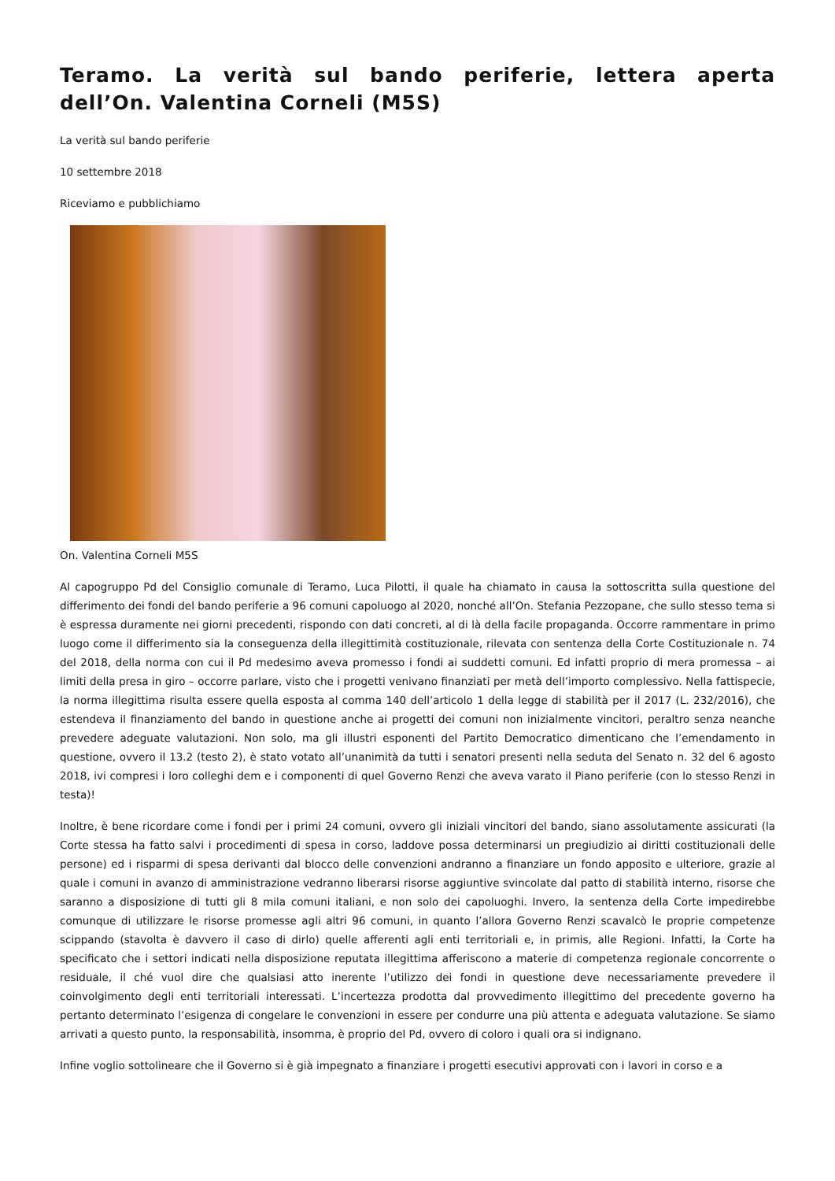Teramo. La verità sul bando periferie, lettera aperta dell’On. Valentina Corneli (M5S)
La verità sul bando periferie
10 settembre 2018
Riceviamo e pubblichiamo
On. Valentina Corneli M5S
Al capogruppo Pd del Consiglio comunale di Teramo, Luca Pilotti, il quale ha chiamato in causa la sottoscritta sulla questione del differimento dei fondi del bando periferie a 96 comuni capoluogo al 2020, nonché all’On. Stefania Pezzopane, che sullo stesso tema si è espressa duramente nei giorni precedenti, rispondo con dati concreti, al di là della facile propaganda. Occorre rammentare in primo luogo come il differimento sia la conseguenza della illegittimità costituzionale, rilevata con sentenza della Corte Costituzionale n. 74 del 2018, della norma con cui il Pd medesimo aveva promesso i fondi ai suddetti comuni. Ed infatti proprio di mera promessa – ai limiti della presa in giro – occorre parlare, visto che i progetti venivano finanziati per metà dell’importo complessivo. Nella fattispecie, la norma illegittima risulta essere quella esposta al comma 140 dell’articolo 1 della legge di stabilità per il 2017 (L. 232/2016), che estendeva il finanziamento del bando in questione anche ai progetti dei comuni non inizialmente vincitori, peraltro senza neanche prevedere adeguate valutazioni. Non solo, ma gli illustri esponenti del Partito Democratico dimenticano che l’emendamento in questione, ovvero il 13.2 (testo 2), è stato votato all’unanimità da tutti i senatori presenti nella seduta del Senato n. 32 del 6 agosto 2018, ivi compresi i loro colleghi dem e i componenti di quel Governo Renzi che aveva varato il Piano periferie (con lo stesso Renzi in testa)!
Inoltre, è bene ricordare come i fondi per i primi 24 comuni, ovvero gli iniziali vincitori del bando, siano assolutamente assicurati (la Corte stessa ha fatto salvi i procedimenti di spesa in corso, laddove possa determinarsi un pregiudizio ai diritti costituzionali delle persone) ed i risparmi di spesa derivanti dal blocco delle convenzioni andranno a finanziare un fondo apposito e ulteriore, grazie al quale i comuni in avanzo di amministrazione vedranno liberarsi risorse aggiuntive svincolate dal patto di stabilità interno, risorse che saranno a disposizione di tutti gli 8 mila comuni italiani, e non solo dei capoluoghi. Invero, la sentenza della Corte impedirebbe comunque di utilizzare le risorse promesse agli altri 96 comuni, in quanto l’allora Governo Renzi scavalcò le proprie competenze scippando (stavolta è davvero il caso di dirlo) quelle afferenti agli enti territoriali e, in primis, alle Regioni. Infatti, la Corte ha specificato che i settori indicati nella disposizione reputata illegittima afferiscono a materie di competenza regionale concorrente o residuale, il ché vuol dire che qualsiasi atto inerente l’utilizzo dei fondi in questione deve necessariamente prevedere il coinvolgimento degli enti territoriali interessati. L’incertezza prodotta dal provvedimento illegittimo del precedente governo ha pertanto determinato l’esigenza di congelare le convenzioni in essere per condurre una più attenta e adeguata valutazione. Se siamo arrivati a questo punto, la responsabilità, insomma, è proprio del Pd, ovvero di coloro i quali ora si indignano.
Infine voglio sottolineare che il Governo si è già impegnato a finanziare i progetti esecutivi approvati con i lavori in corso e a